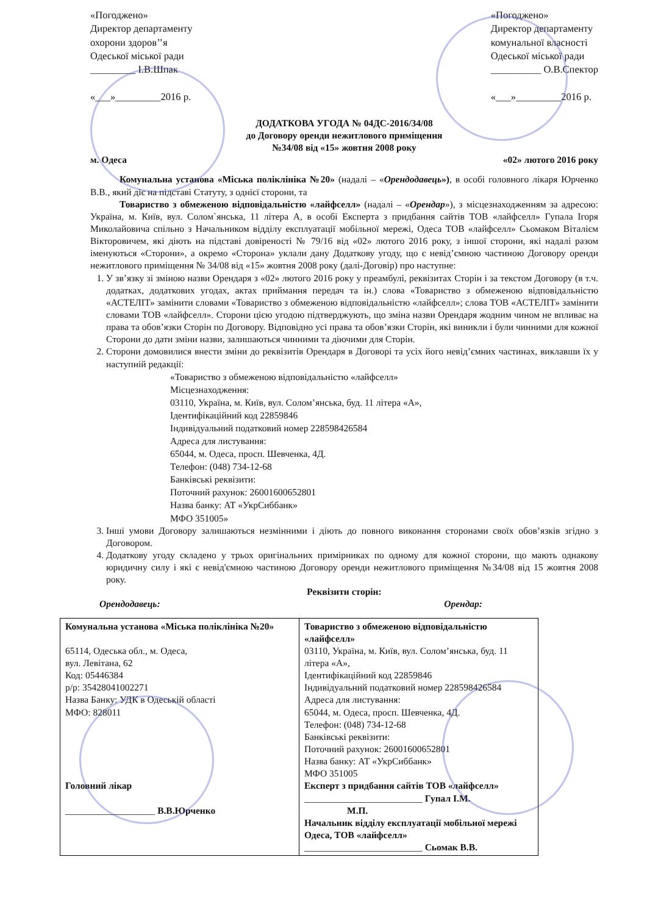«Погоджено»
Директор департаменту
охорони здоров’’я
Одеської міської ради
_________ І.В.Шпак
«___»_________2016 р.
«Погоджено»
Директор департаменту
комунальної власності
Одеської міської ради
__________ О.В.Спектор
«___»_________2016 р.
ДОДАТКОВА УГОДА № 04ДС-2016/34/08
до Договору оренди нежитлового приміщення
№34/08 від «15» жовтня 2008 року
м. Одеса «02» лютого 2016 року
Комунальна установа «Міська поліклініка №20» (надалі – «Орендодавець»), в особі головного лікаря Юрченко В.В., який діє на підставі Статуту, з однієї сторони, та
Товариство з обмеженою відповідальністю «лайфселл» (надалі – «Орендар»), з місцезнаходженням за адресою: Україна, м. Київ, вул. Солом`янська, 11 літера А, в особі Експерта з придбання сайтів ТОВ «лайфселл» Гупала Ігоря Миколайовича спільно з Начальником відділу експлуатації мобільної мережі, Одеса ТОВ «лайфселл» Сьомаком Віталієм Вікторовичем, які діють на підставі довіреності № 79/16 від «02» лютого 2016 року, з іншої сторони, які надалі разом іменуються «Сторони», а окремо «Сторона» уклали дану Додаткову угоду, що є невід’ємною частиною Договору оренди нежитлового приміщення № 34/08 від «15» жовтня 2008 року (далі-Договір) про наступне:
1. У зв’язку зі зміною назви Орендаря з «02» лютого 2016 року у преамбулі, реквізитах Сторін і за текстом Договору (в т.ч. додатках, додаткових угодах, актах приймання передач та ін.) слова «Товариство з обмеженою відповідальністю «АСТЕЛІТ» замінити словами «Товариство з обмеженою відповідальністю «лайфселл»; слова ТОВ «АСТЕЛІТ» замінити словами ТОВ «лайфселл». Сторони цією угодою підтверджують, що зміна назви Орендаря жодним чином не впливає на права та обов’язки Сторін по Договору. Відповідно усі права та обов’язки Сторін, які виникли і були чинними для кожної Сторони до дати зміни назви, залишаються чинними та діючими для Сторін.
2. Сторони домовилися внести зміни до реквізитів Орендаря в Договорі та усіх його невід’ємних частинах, виклавши їх у наступній редакції:
«Товариство з обмеженою відповідальністю «лайфселл»
Місцезнаходження:
03110, Україна, м. Київ, вул. Солом’янська, буд. 11 літера «А»,
Ідентифікаційний код 22859846
Індивідуальний податковий номер 228598426584
Адреса для листування:
65044, м. Одеса, просп. Шевченка, 4Д.
Телефон: (048) 734-12-68
Банківські реквізити:
Поточний рахунок: 26001600652801
Назва банку: АТ «УкрСиббанк»
МФО 351005»
3. Інші умови Договору залишаються незмінними і діють до повного виконання сторонами своїх обов’язків згідно з Договором.
4. Додаткову угоду складено у трьох оригінальних примірниках по одному для кожної сторони, що мають однакову юридичну силу і які є невід'ємною частиною Договору оренди нежитлового приміщення №34/08 від 15 жовтня 2008 року.
Реквізити сторін:
Орендодавець: Орендар:
| Комунальна установа «Міська поліклініка №20» 65114, Одеська обл., м. Одеса, вул. Левітана, 62 Код: 05446384 р/р: 35428041002271 Назва Банку: УДК в Одеській області МФО: 828011 Головний лікар ___________________ В.В.Юрченко | Товариство з обмеженою відповідальністю «лайфселл» 03110, Україна, м. Київ, вул. Солом’янська, буд. 11 літера «А», Ідентифікаційний код 22859846 Індивідуальний податковий номер 228598426584 Адреса для листування: 65044, м. Одеса, просп. Шевченка, 4Д. Телефон: (048) 734-12-68 Банківські реквізити: Поточний рахунок: 26001600652801 Назва банку: АТ «УкрСиббанк» МФО 351005 Експерт з придбання сайтів ТОВ «лайфселл» _________________________ Гупал І.М. М.П. Начальник відділу експлуатації мобільної мережі Одеса, ТОВ «лайфселл» _________________________ Сьомак В.В. |